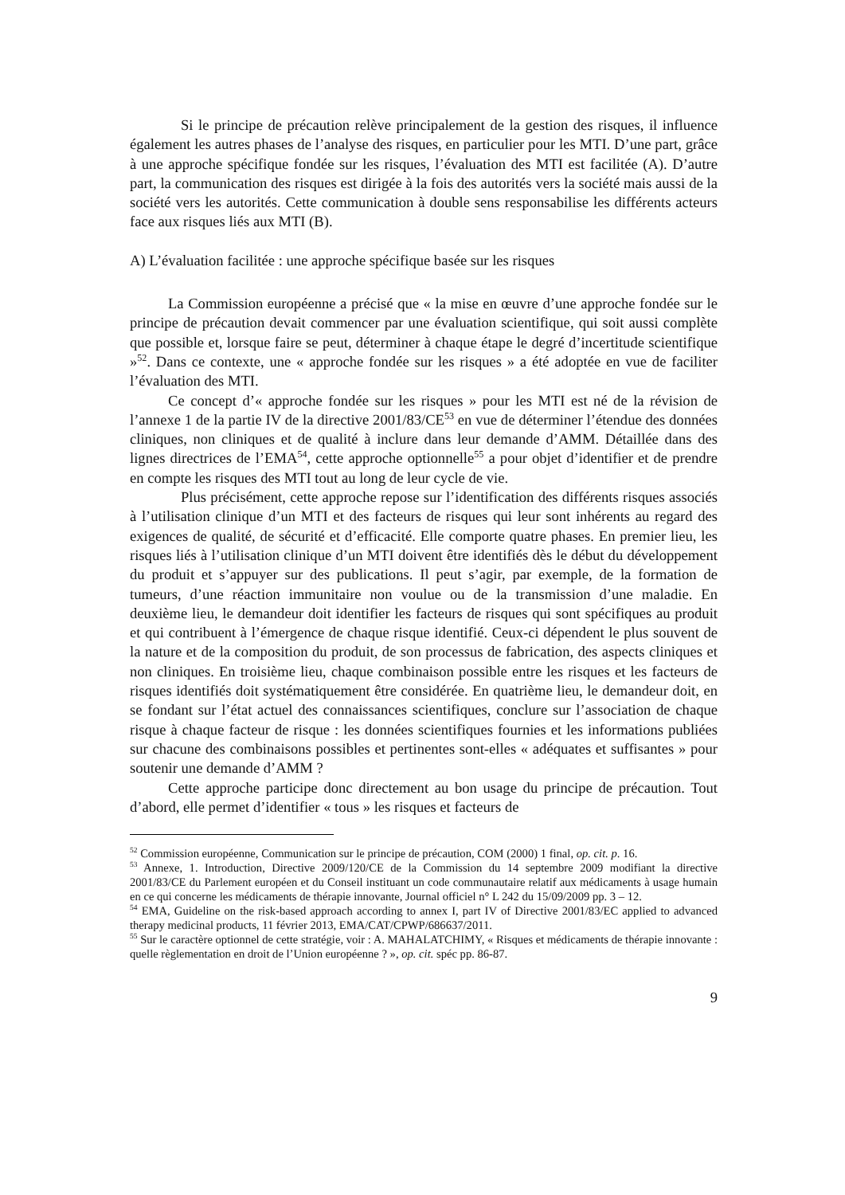Si le principe de précaution relève principalement de la gestion des risques, il influence également les autres phases de l’analyse des risques, en particulier pour les MTI. D’une part, grâce à une approche spécifique fondée sur les risques, l’évaluation des MTI est facilitée (A). D’autre part, la communication des risques est dirigée à la fois des autorités vers la société mais aussi de la société vers les autorités. Cette communication à double sens responsabilise les différents acteurs face aux risques liés aux MTI (B).
A) L’évaluation facilitée : une approche spécifique basée sur les risques
La Commission européenne a précisé que « la mise en œuvre d’une approche fondée sur le principe de précaution devait commencer par une évaluation scientifique, qui soit aussi complète que possible et, lorsque faire se peut, déterminer à chaque étape le degré d’incertitude scientifique »<sup>52</sup>. Dans ce contexte, une « approche fondée sur les risques » a été adoptée en vue de faciliter l’évaluation des MTI.
Ce concept d’« approche fondée sur les risques » pour les MTI est né de la révision de l’annexe 1 de la partie IV de la directive 2001/83/CE<sup>53</sup> en vue de déterminer l’étendue des données cliniques, non cliniques et de qualité à inclure dans leur demande d’AMM. Détaillée dans des lignes directrices de l’EMA<sup>54</sup>, cette approche optionnelle<sup>55</sup> a pour objet d’identifier et de prendre en compte les risques des MTI tout au long de leur cycle de vie.
Plus précisément, cette approche repose sur l’identification des différents risques associés à l’utilisation clinique d’un MTI et des facteurs de risques qui leur sont inhérents au regard des exigences de qualité, de sécurité et d’efficacité. Elle comporte quatre phases. En premier lieu, les risques liés à l’utilisation clinique d’un MTI doivent être identifiés dès le début du développement du produit et s’appuyer sur des publications. Il peut s’agir, par exemple, de la formation de tumeurs, d’une réaction immunitaire non voulue ou de la transmission d’une maladie. En deuxième lieu, le demandeur doit identifier les facteurs de risques qui sont spécifiques au produit et qui contribuent à l’émergence de chaque risque identifié. Ceux-ci dépendent le plus souvent de la nature et de la composition du produit, de son processus de fabrication, des aspects cliniques et non cliniques. En troisième lieu, chaque combinaison possible entre les risques et les facteurs de risques identifiés doit systématiquement être considérée. En quatrième lieu, le demandeur doit, en se fondant sur l’état actuel des connaissances scientifiques, conclure sur l’association de chaque risque à chaque facteur de risque : les données scientifiques fournies et les informations publiées sur chacune des combinaisons possibles et pertinentes sont-elles « adéquates et suffisantes » pour soutenir une demande d’AMM ?
Cette approche participe donc directement au bon usage du principe de précaution. Tout d’abord, elle permet d’identifier « tous » les risques et facteurs de
<sup>52</sup> Commission européenne, Communication sur le principe de précaution, COM (2000) 1 final, op. cit. p. 16.
<sup>53</sup> Annexe, 1. Introduction, Directive 2009/120/CE de la Commission du 14 septembre 2009 modifiant la directive 2001/83/CE du Parlement européen et du Conseil instituant un code communautaire relatif aux médicaments à usage humain en ce qui concerne les médicaments de thérapie innovante, Journal officiel n° L 242 du 15/09/2009 pp. 3 – 12.
<sup>54</sup> EMA, Guideline on the risk-based approach according to annex I, part IV of Directive 2001/83/EC applied to advanced therapy medicinal products, 11 février 2013, EMA/CAT/CPWP/686637/2011.
<sup>55</sup> Sur le caractère optionnel de cette stratégie, voir : A. MAHALATCHIMY, « Risques et médicaments de thérapie innovante : quelle règlementation en droit de l’Union européenne ? », op. cit. spéc pp. 86-87.
9